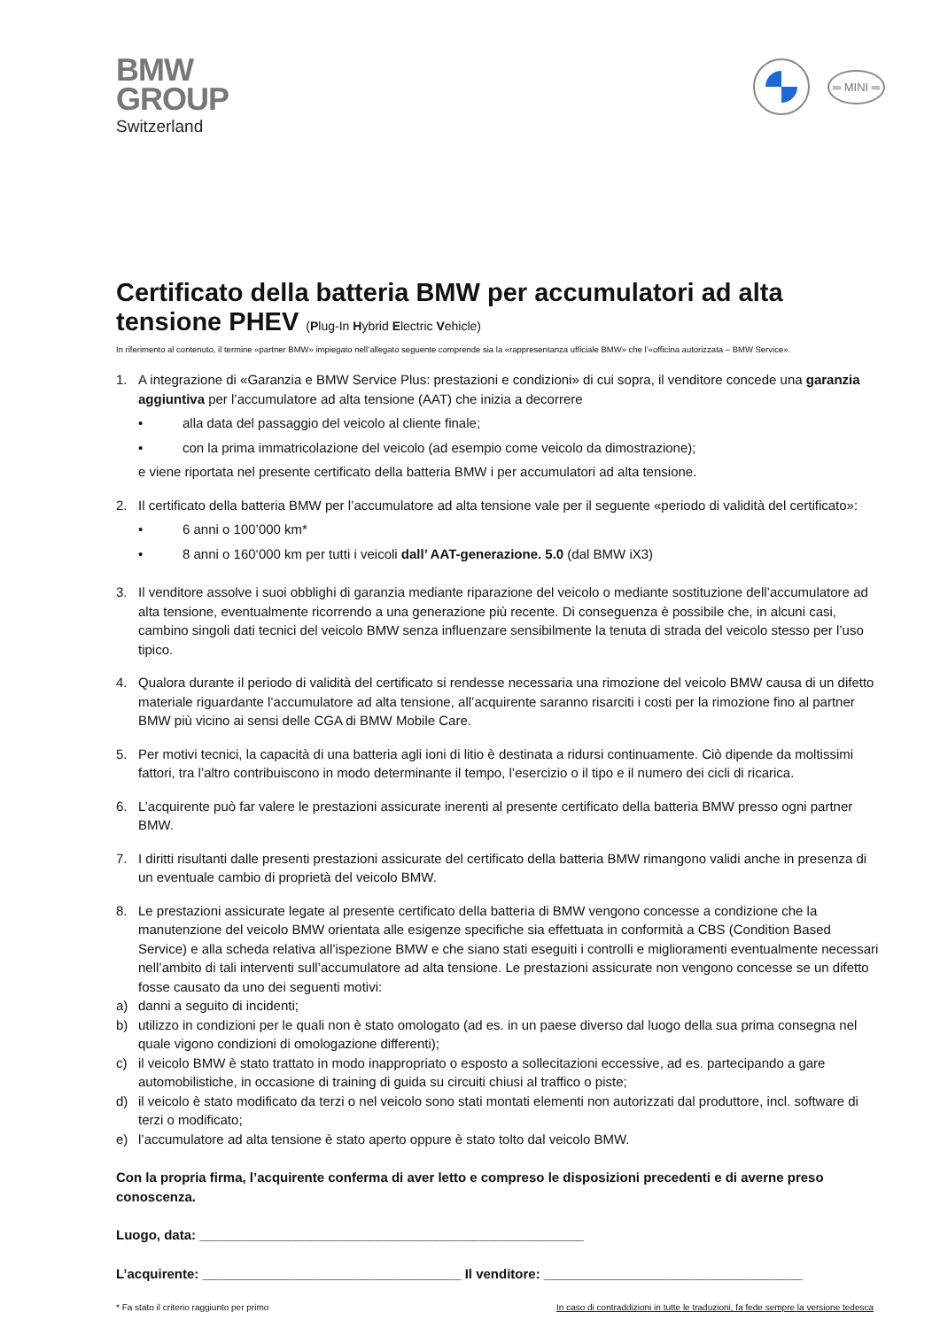BMW
GROUP
Switzerland
═ MINI ═
Certificato della batteria BMW per accumulatori ad alta tensione PHEV (Plug-In Hybrid Electric Vehicle)
In riferimento al contenuto, il termine «partner BMW» impiegato nell’allegato seguente comprende sia la «rappresentanza ufficiale BMW» che l’«officina autorizzata – BMW Service».
1. A integrazione di «Garanzia e BMW Service Plus: prestazioni e condizioni» di cui sopra, il venditore concede una garanzia aggiuntiva per l’accumulatore ad alta tensione (AAT) che inizia a decorrere
• alla data del passaggio del veicolo al cliente finale;
• con la prima immatricolazione del veicolo (ad esempio come veicolo da dimostrazione);
e viene riportata nel presente certificato della batteria BMW i per accumulatori ad alta tensione.
2. Il certificato della batteria BMW per l’accumulatore ad alta tensione vale per il seguente «periodo di validità del certificato»:
• 6 anni o 100’000 km*
• 8 anni o 160‘000 km per tutti i veicoli dall’ AAT-generazione. 5.0 (dal BMW iX3)
3. Il venditore assolve i suoi obblighi di garanzia mediante riparazione del veicolo o mediante sostituzione dell’accumulatore ad alta tensione, eventualmente ricorrendo a una generazione più recente. Di conseguenza è possibile che, in alcuni casi, cambino singoli dati tecnici del veicolo BMW senza influenzare sensibilmente la tenuta di strada del veicolo stesso per l’uso tipico.
4. Qualora durante il periodo di validità del certificato si rendesse necessaria una rimozione del veicolo BMW causa di un difetto materiale riguardante l’accumulatore ad alta tensione, all’acquirente saranno risarciti i costi per la rimozione fino al partner BMW più vicino ai sensi delle CGA di BMW Mobile Care.
5. Per motivi tecnici, la capacità di una batteria agli ioni di litio è destinata a ridursi continuamente. Ciò dipende da moltissimi fattori, tra l’altro contribuiscono in modo determinante il tempo, l’esercizio o il tipo e il numero dei cicli di ricarica.
6. L’acquirente può far valere le prestazioni assicurate inerenti al presente certificato della batteria BMW presso ogni partner BMW.
7. I diritti risultanti dalle presenti prestazioni assicurate del certificato della batteria BMW rimangono validi anche in presenza di un eventuale cambio di proprietà del veicolo BMW.
8. Le prestazioni assicurate legate al presente certificato della batteria di BMW vengono concesse a condizione che la manutenzione del veicolo BMW orientata alle esigenze specifiche sia effettuata in conformità a CBS (Condition Based Service) e alla scheda relativa all’ispezione BMW e che siano stati eseguiti i controlli e miglioramenti eventualmente necessari nell’ambito di tali interventi sull’accumulatore ad alta tensione. Le prestazioni assicurate non vengono concesse se un difetto fosse causato da uno dei seguenti motivi:
a) danni a seguito di incidenti;
b) utilizzo in condizioni per le quali non è stato omologato (ad es. in un paese diverso dal luogo della sua prima consegna nel quale vigono condizioni di omologazione differenti);
c) il veicolo BMW è stato trattato in modo inappropriato o esposto a sollecitazioni eccessive, ad es. partecipando a gare automobilistiche, in occasione di training di guida su circuiti chiusi al traffico o piste;
d) il veicolo è stato modificato da terzi o nel veicolo sono stati montati elementi non autorizzati dal produttore, incl. software di terzi o modificato;
e) l’accumulatore ad alta tensione è stato aperto oppure è stato tolto dal veicolo BMW.
Con la propria firma, l’acquirente conferma di aver letto e compreso le disposizioni precedenti e di averne preso conoscenza.
Luogo, data: ____________________________________________________
L’acquirente: ___________________________________ Il venditore: ___________________________________
* Fa stato il criterio raggiunto per primo In caso di contraddizioni in tutte le traduzioni, fa fede sempre la versione tedesca